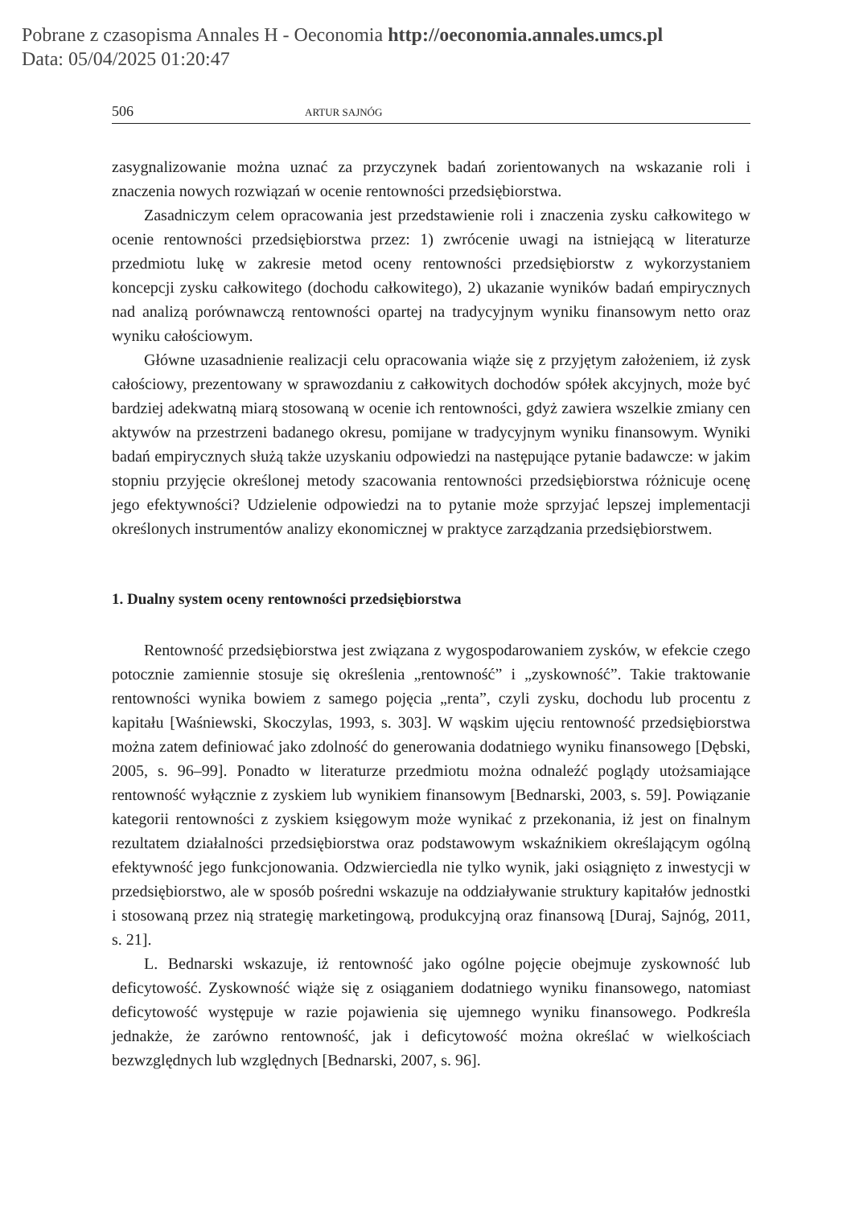Pobrane z czasopisma Annales H - Oeconomia http://oeconomia.annales.umcs.pl
Data: 05/04/2025 01:20:47
506 ARTUR SAJNÓG
zasygnalizowanie można uznać za przyczynek badań zorientowanych na wskazanie roli i znaczenia nowych rozwiązań w ocenie rentowności przedsiębiorstwa.
Zasadniczym celem opracowania jest przedstawienie roli i znaczenia zysku całkowitego w ocenie rentowności przedsiębiorstwa przez: 1) zwrócenie uwagi na istniejącą w literaturze przedmiotu lukę w zakresie metod oceny rentowności przedsiębiorstw z wykorzystaniem koncepcji zysku całkowitego (dochodu całkowitego), 2) ukazanie wyników badań empirycznych nad analizą porównawczą rentowności opartej na tradycyjnym wyniku finansowym netto oraz wyniku całościowym.
Główne uzasadnienie realizacji celu opracowania wiąże się z przyjętym założeniem, iż zysk całościowy, prezentowany w sprawozdaniu z całkowitych dochodów spółek akcyjnych, może być bardziej adekwatną miarą stosowaną w ocenie ich rentowności, gdyż zawiera wszelkie zmiany cen aktywów na przestrzeni badanego okresu, pomijane w tradycyjnym wyniku finansowym. Wyniki badań empirycznych służą także uzyskaniu odpowiedzi na następujące pytanie badawcze: w jakim stopniu przyjęcie określonej metody szacowania rentowności przedsiębiorstwa różnicuje ocenę jego efektywności? Udzielenie odpowiedzi na to pytanie może sprzyjać lepszej implementacji określonych instrumentów analizy ekonomicznej w praktyce zarządzania przedsiębiorstwem.
1. Dualny system oceny rentowności przedsiębiorstwa
Rentowność przedsiębiorstwa jest związana z wygospodarowaniem zysków, w efekcie czego potocznie zamiennie stosuje się określenia „rentowność” i „zyskowność”. Takie traktowanie rentowności wynika bowiem z samego pojęcia „renta”, czyli zysku, dochodu lub procentu z kapitału [Waśniewski, Skoczylas, 1993, s. 303]. W wąskim ujęciu rentowność przedsiębiorstwa można zatem definiować jako zdolność do generowania dodatniego wyniku finansowego [Dębski, 2005, s. 96–99]. Ponadto w literaturze przedmiotu można odnaleźć poglądy utożsamiające rentowność wyłącznie z zyskiem lub wynikiem finansowym [Bednarski, 2003, s. 59]. Powiązanie kategorii rentowności z zyskiem księgowym może wynikać z przekonania, iż jest on finalnym rezultatem działalności przedsiębiorstwa oraz podstawowym wskaźnikiem określającym ogólną efektywność jego funkcjonowania. Odzwierciedla nie tylko wynik, jaki osiągnięto z inwestycji w przedsiębiorstwo, ale w sposób pośredni wskazuje na oddziaływanie struktury kapitałów jednostki i stosowaną przez nią strategię marketingową, produkcyjną oraz finansową [Duraj, Sajnóg, 2011, s. 21].
L. Bednarski wskazuje, iż rentowność jako ogólne pojęcie obejmuje zyskowność lub deficytowość. Zyskowność wiąże się z osiąganiem dodatniego wyniku finansowego, natomiast deficytowość występuje w razie pojawienia się ujemnego wyniku finansowego. Podkreśla jednakże, że zarówno rentowność, jak i deficytowość można określać w wielkościach bezwzględnych lub względnych [Bednarski, 2007, s. 96].